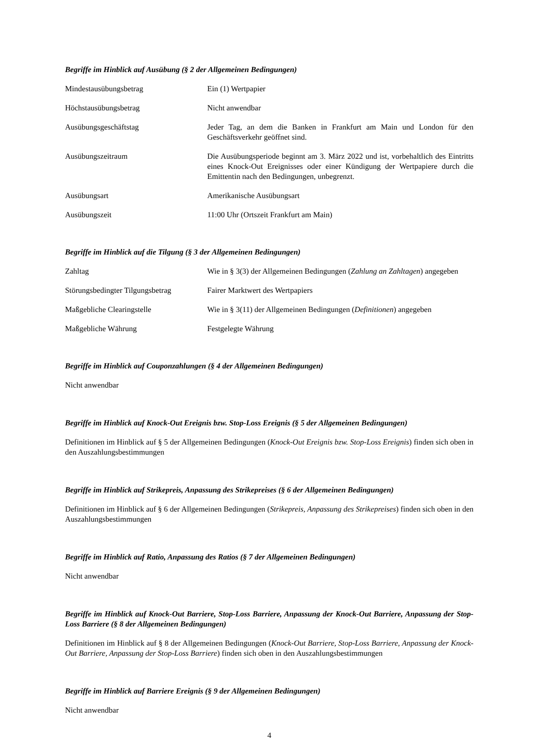Begriffe im Hinblick auf Ausübung (§ 2 der Allgemeinen Bedingungen)
| Mindestausübungsbetrag | Ein (1) Wertpapier |
| Höchstausübungsbetrag | Nicht anwendbar |
| Ausübungsgeschäftstag | Jeder Tag, an dem die Banken in Frankfurt am Main und London für den Geschäftsverkehr geöffnet sind. |
| Ausübungszeitraum | Die Ausübungsperiode beginnt am 3. März 2022 und ist, vorbehaltlich des Eintritts eines Knock-Out Ereignisses oder einer Kündigung der Wertpapiere durch die Emittentin nach den Bedingungen, unbegrenzt. |
| Ausübungsart | Amerikanische Ausübungsart |
| Ausübungszeit | 11:00 Uhr (Ortszeit Frankfurt am Main) |
Begriffe im Hinblick auf die Tilgung (§ 3 der Allgemeinen Bedingungen)
| Zahltag | Wie in § 3(3) der Allgemeinen Bedingungen ( Zahlung an Zahltagen ) angegeben |
| Störungsbedingter Tilgungsbetrag | Fairer Marktwert des Wertpapiers |
| Maßgebliche Clearingstelle | Wie in § 3(11) der Allgemeinen Bedingungen ( Definitionen ) angegeben |
| Maßgebliche Währung | Festgelegte Währung |
Begriffe im Hinblick auf Couponzahlungen (§ 4 der Allgemeinen Bedingungen)
Nicht anwendbar
Begriffe im Hinblick auf Knock-Out Ereignis bzw. Stop-Loss Ereignis (§ 5 der Allgemeinen Bedingungen)
Definitionen im Hinblick auf § 5 der Allgemeinen Bedingungen (Knock-Out Ereignis bzw. Stop-Loss Ereignis) finden sich oben in den Auszahlungsbestimmungen
Begriffe im Hinblick auf Strikepreis, Anpassung des Strikepreises (§ 6 der Allgemeinen Bedingungen)
Definitionen im Hinblick auf § 6 der Allgemeinen Bedingungen (Strikepreis, Anpassung des Strikepreises) finden sich oben in den Auszahlungsbestimmungen
Begriffe im Hinblick auf Ratio, Anpassung des Ratios (§ 7 der Allgemeinen Bedingungen)
Nicht anwendbar
Begriffe im Hinblick auf Knock-Out Barriere, Stop-Loss Barriere, Anpassung der Knock-Out Barriere, Anpassung der Stop-Loss Barriere (§ 8 der Allgemeinen Bedingungen)
Definitionen im Hinblick auf § 8 der Allgemeinen Bedingungen (Knock-Out Barriere, Stop-Loss Barriere, Anpassung der Knock-Out Barriere, Anpassung der Stop-Loss Barriere) finden sich oben in den Auszahlungsbestimmungen
Begriffe im Hinblick auf Barriere Ereignis (§ 9 der Allgemeinen Bedingungen)
Nicht anwendbar
4